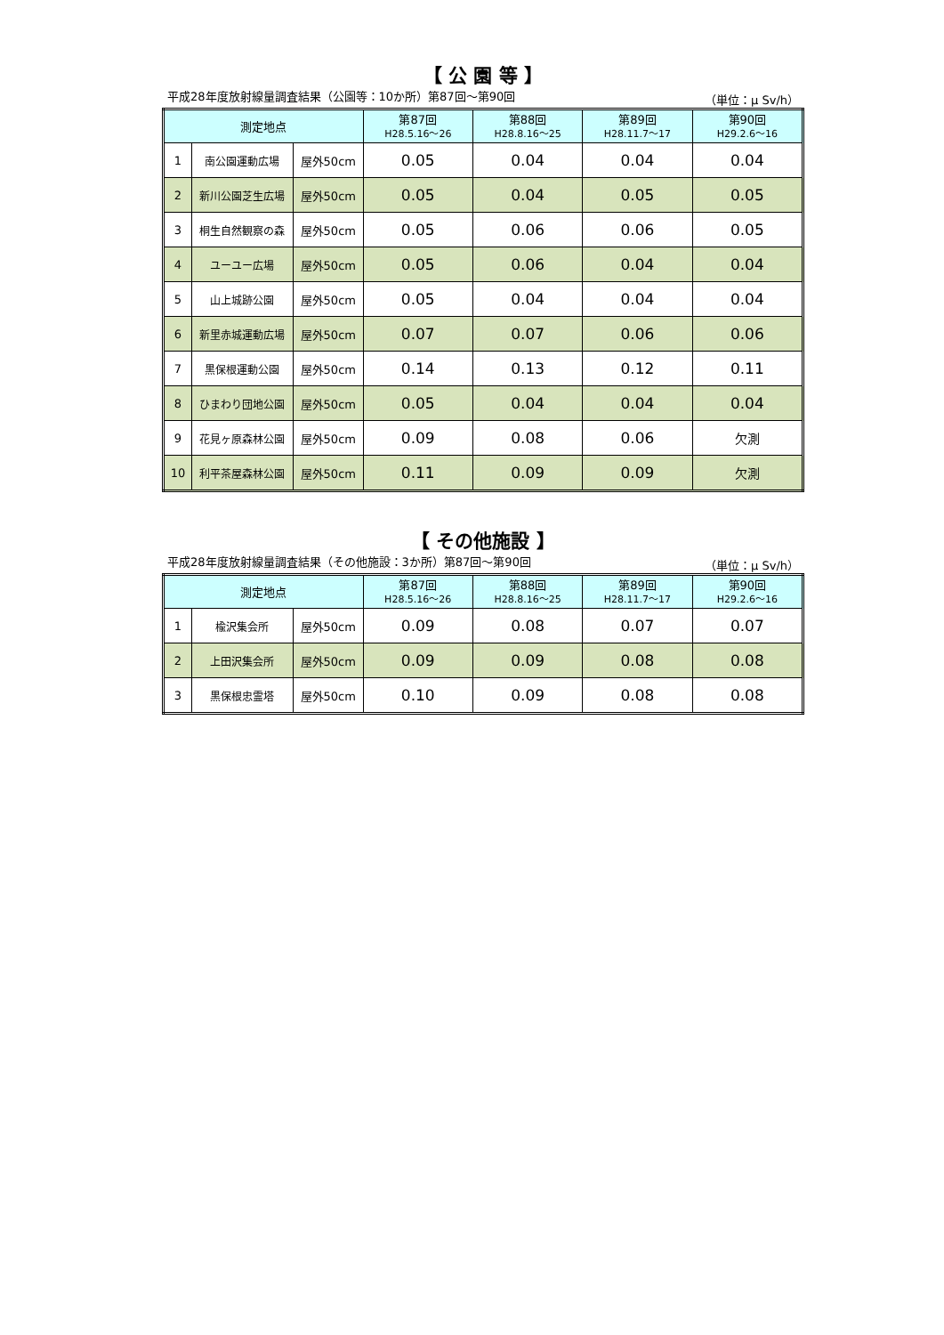【 公 園 等 】
平成28年度放射線量調査結果（公園等：10か所）第87回～第90回 （単位：μ Sv/h）
| 測定地点 | | | 第87回 H28.5.16～26 | 第88回 H28.8.16～25 | 第89回 H28.11.7～17 | 第90回 H29.2.6～16 |
| --- | --- | --- | --- | --- | --- | --- |
| 1 | 南公園運動広場 | 屋外50cm | 0.05 | 0.04 | 0.04 | 0.04 |
| 2 | 新川公園芝生広場 | 屋外50cm | 0.05 | 0.04 | 0.05 | 0.05 |
| 3 | 桐生自然観察の森 | 屋外50cm | 0.05 | 0.06 | 0.06 | 0.05 |
| 4 | ユーユー広場 | 屋外50cm | 0.05 | 0.06 | 0.04 | 0.04 |
| 5 | 山上城跡公園 | 屋外50cm | 0.05 | 0.04 | 0.04 | 0.04 |
| 6 | 新里赤城運動広場 | 屋外50cm | 0.07 | 0.07 | 0.06 | 0.06 |
| 7 | 黒保根運動公園 | 屋外50cm | 0.14 | 0.13 | 0.12 | 0.11 |
| 8 | ひまわり団地公園 | 屋外50cm | 0.05 | 0.04 | 0.04 | 0.04 |
| 9 | 花見ヶ原森林公園 | 屋外50cm | 0.09 | 0.08 | 0.06 | 欠測 |
| 10 | 利平茶屋森林公園 | 屋外50cm | 0.11 | 0.09 | 0.09 | 欠測 |
【 その他施設 】
平成28年度放射線量調査結果（その他施設：3か所）第87回～第90回 （単位：μ Sv/h）
| 測定地点 | | | 第87回 H28.5.16～26 | 第88回 H28.8.16～25 | 第89回 H28.11.7～17 | 第90回 H29.2.6～16 |
| --- | --- | --- | --- | --- | --- | --- |
| 1 | 楡沢集会所 | 屋外50cm | 0.09 | 0.08 | 0.07 | 0.07 |
| 2 | 上田沢集会所 | 屋外50cm | 0.09 | 0.09 | 0.08 | 0.08 |
| 3 | 黒保根忠霊塔 | 屋外50cm | 0.10 | 0.09 | 0.08 | 0.08 |